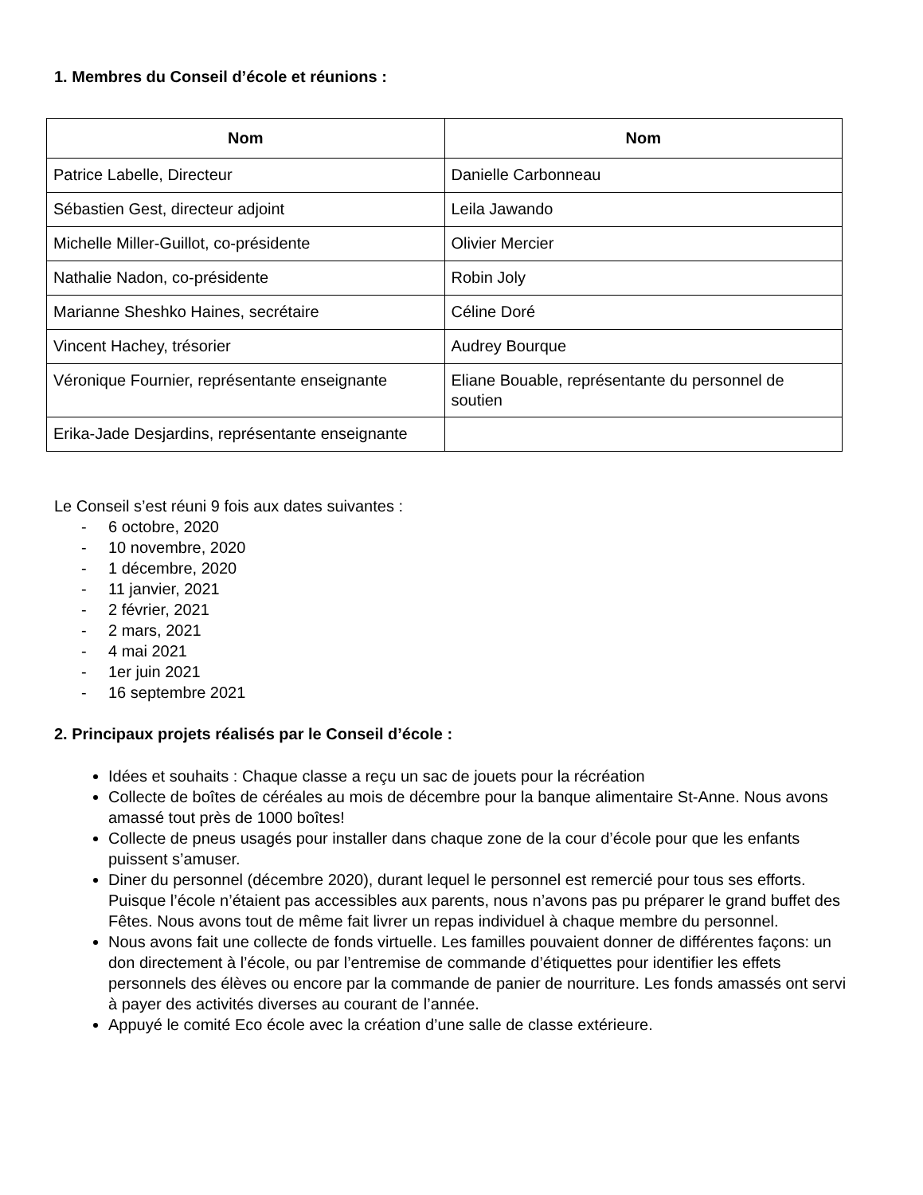1. Membres du Conseil d’école et réunions :
| Nom | Nom |
| --- | --- |
| Patrice Labelle, Directeur | Danielle Carbonneau |
| Sébastien Gest, directeur adjoint | Leila Jawando |
| Michelle Miller-Guillot, co-présidente | Olivier Mercier |
| Nathalie Nadon, co-présidente | Robin Joly |
| Marianne Sheshko Haines, secrétaire | Céline Doré |
| Vincent Hachey, trésorier | Audrey Bourque |
| Véronique Fournier, représentante enseignante | Eliane Bouable, représentante du personnel de soutien |
| Erika-Jade Desjardins, représentante enseignante | |
Le Conseil s’est réuni 9 fois aux dates suivantes :
- 6 octobre, 2020
- 10 novembre, 2020
- 1 décembre, 2020
- 11 janvier, 2021
- 2 février, 2021
- 2 mars, 2021
- 4 mai 2021
- 1er juin 2021
- 16 septembre 2021
2. Principaux projets réalisés par le Conseil d’école :
Idées et souhaits : Chaque classe a reçu un sac de jouets pour la récréation
Collecte de boîtes de céréales au mois de décembre pour la banque alimentaire St-Anne. Nous avons amassé tout près de 1000 boîtes!
Collecte de pneus usagés pour installer dans chaque zone de la cour d’école pour que les enfants puissent s’amuser.
Diner du personnel (décembre 2020), durant lequel le personnel est remercié pour tous ses efforts. Puisque l’école n’étaient pas accessibles aux parents, nous n’avons pas pu préparer le grand buffet des Fêtes. Nous avons tout de même fait livrer un repas individuel à chaque membre du personnel.
Nous avons fait une collecte de fonds virtuelle. Les familles pouvaient donner de différentes façons: un don directement à l’école, ou par l’entremise de commande d’étiquettes pour identifier les effets personnels des élèves ou encore par la commande de panier de nourriture. Les fonds amassés ont servi à payer des activités diverses au courant de l’année.
Appuyé le comité Eco école avec la création d’une salle de classe extérieure.